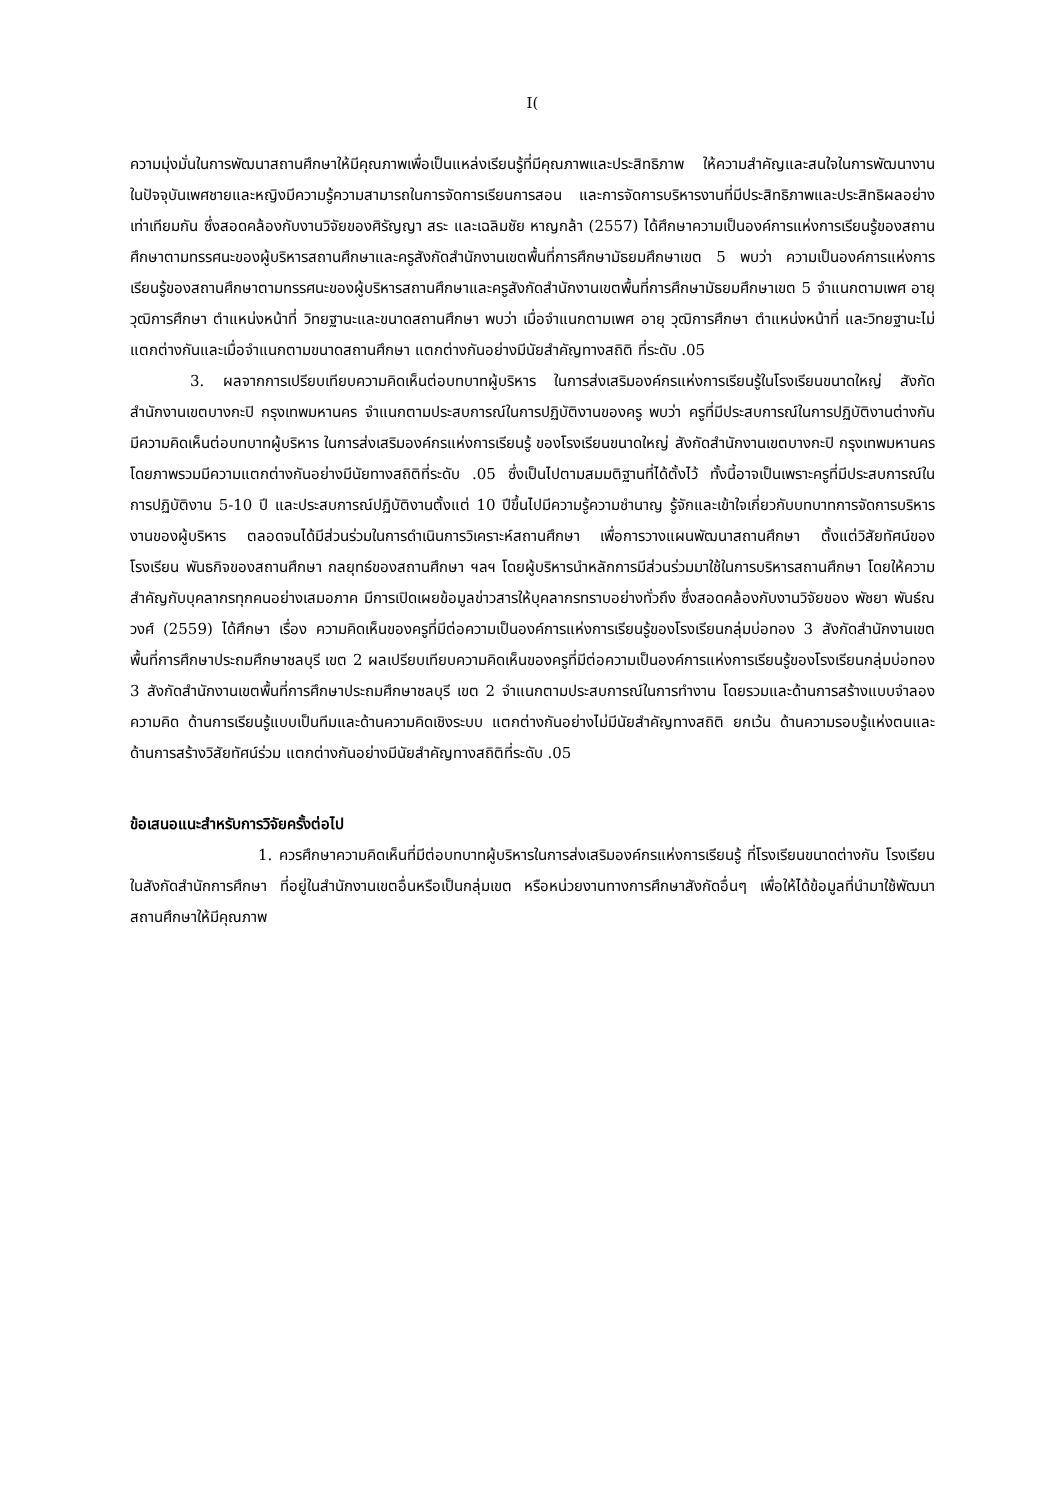I(
ความมุ่งมั่นในการพัฒนาสถานศึกษาให้มีคุณภาพเพื่อเป็นแหล่งเรียนรู้ที่มีคุณภาพและประสิทธิภาพ ให้ความสำคัญและสนใจในการพัฒนางาน ในปัจจุบันเพศชายและหญิงมีความรู้ความสามารถในการจัดการเรียนการสอน และการจัดการบริหารงานที่มีประสิทธิภาพและประสิทธิผลอย่างเท่าเทียมกัน ซึ่งสอดคล้องกับงานวิจัยของศิรัญญา สระ และเฉลิมชัย หาญกล้า (2557) ได้ศึกษาความเป็นองค์การแห่งการเรียนรู้ของสถานศึกษาตามทรรศนะของผู้บริหารสถานศึกษาและครูสังกัดสำนักงานเขตพื้นที่การศึกษามัธยมศึกษาเขต 5 พบว่า ความเป็นองค์การแห่งการเรียนรู้ของสถานศึกษาตามทรรศนะของผู้บริหารสถานศึกษาและครูสังกัดสำนักงานเขตพื้นที่การศึกษามัธยมศึกษาเขต 5 จำแนกตามเพศ อายุ วุฒิการศึกษา ตำแหน่งหน้าที่ วิทยฐานะและขนาดสถานศึกษา พบว่า เมื่อจำแนกตามเพศ อายุ วุฒิการศึกษา ตำแหน่งหน้าที่ และวิทยฐานะไม่แตกต่างกันและเมื่อจำแนกตามขนาดสถานศึกษา แตกต่างกันอย่างมีนัยสำคัญทางสถิติ ที่ระดับ .05
3. ผลจากการเปรียบเทียบความคิดเห็นต่อบทบาทผู้บริหาร ในการส่งเสริมองค์กรแห่งการเรียนรู้ในโรงเรียนขนาดใหญ่ สังกัดสำนักงานเขตบางกะปิ กรุงเทพมหานคร จำแนกตามประสบการณ์ในการปฏิบัติงานของครู พบว่า ครูที่มีประสบการณ์ในการปฏิบัติงานต่างกัน มีความคิดเห็นต่อบทบาทผู้บริหาร ในการส่งเสริมองค์กรแห่งการเรียนรู้ ของโรงเรียนขนาดใหญ่ สังกัดสำนักงานเขตบางกะปิ กรุงเทพมหานคร โดยภาพรวมมีความแตกต่างกันอย่างมีนัยทางสถิติที่ระดับ .05 ซึ่งเป็นไปตามสมมติฐานที่ได้ตั้งไว้ ทั้งนี้อาจเป็นเพราะครูที่มีประสบการณ์ในการปฏิบัติงาน 5-10 ปี และประสบการณ์ปฏิบัติงานตั้งแต่ 10 ปีขึ้นไปมีความรู้ความชำนาญ รู้จักและเข้าใจเกี่ยวกับบทบาทการจัดการบริหารงานของผู้บริหาร ตลอดจนได้มีส่วนร่วมในการดำเนินการวิเคราะห์สถานศึกษา เพื่อการวางแผนพัฒนาสถานศึกษา ตั้งแต่วิสัยทัศน์ของโรงเรียน พันธกิจของสถานศึกษา กลยุทธ์ของสถานศึกษา ฯลฯ โดยผู้บริหารนำหลักการมีส่วนร่วมมาใช้ในการบริหารสถานศึกษา โดยให้ความสำคัญกับบุคลากรทุกคนอย่างเสมอภาค มีการเปิดเผยข้อมูลข่าวสารให้บุคลากรทราบอย่างทั่วถึง ซึ่งสอดคล้องกับงานวิจัยของ พัชยา พันธ์ณวงศ์ (2559) ได้ศึกษา เรื่อง ความคิดเห็นของครูที่มีต่อความเป็นองค์การแห่งการเรียนรู้ของโรงเรียนกลุ่มบ่อทอง 3 สังกัดสำนักงานเขตพื้นที่การศึกษาประถมศึกษาชลบุรี เขต 2 ผลเปรียบเทียบความคิดเห็นของครูที่มีต่อความเป็นองค์การแห่งการเรียนรู้ของโรงเรียนกลุ่มบ่อทอง 3 สังกัดสำนักงานเขตพื้นที่การศึกษาประถมศึกษาชลบุรี เขต 2 จำแนกตามประสบการณ์ในการทำงาน โดยรวมและด้านการสร้างแบบจำลองความคิด ด้านการเรียนรู้แบบเป็นทีมและด้านความคิดเชิงระบบ แตกต่างกันอย่างไม่มีนัยสำคัญทางสถิติ ยกเว้น ด้านความรอบรู้แห่งตนและด้านการสร้างวิสัยทัศน์ร่วม แตกต่างกันอย่างมีนัยสำคัญทางสถิติที่ระดับ .05
ข้อเสนอแนะสำหรับการวิจัยครั้งต่อไป
1. ควรศึกษาความคิดเห็นที่มีต่อบทบาทผู้บริหารในการส่งเสริมองค์กรแห่งการเรียนรู้ ที่โรงเรียนขนาดต่างกัน โรงเรียนในสังกัดสำนักการศึกษา ที่อยู่ในสำนักงานเขตอื่นหรือเป็นกลุ่มเขต หรือหน่วยงานทางการศึกษาสังกัดอื่นๆ เพื่อให้ได้ข้อมูลที่นำมาใช้พัฒนาสถานศึกษาให้มีคุณภาพ